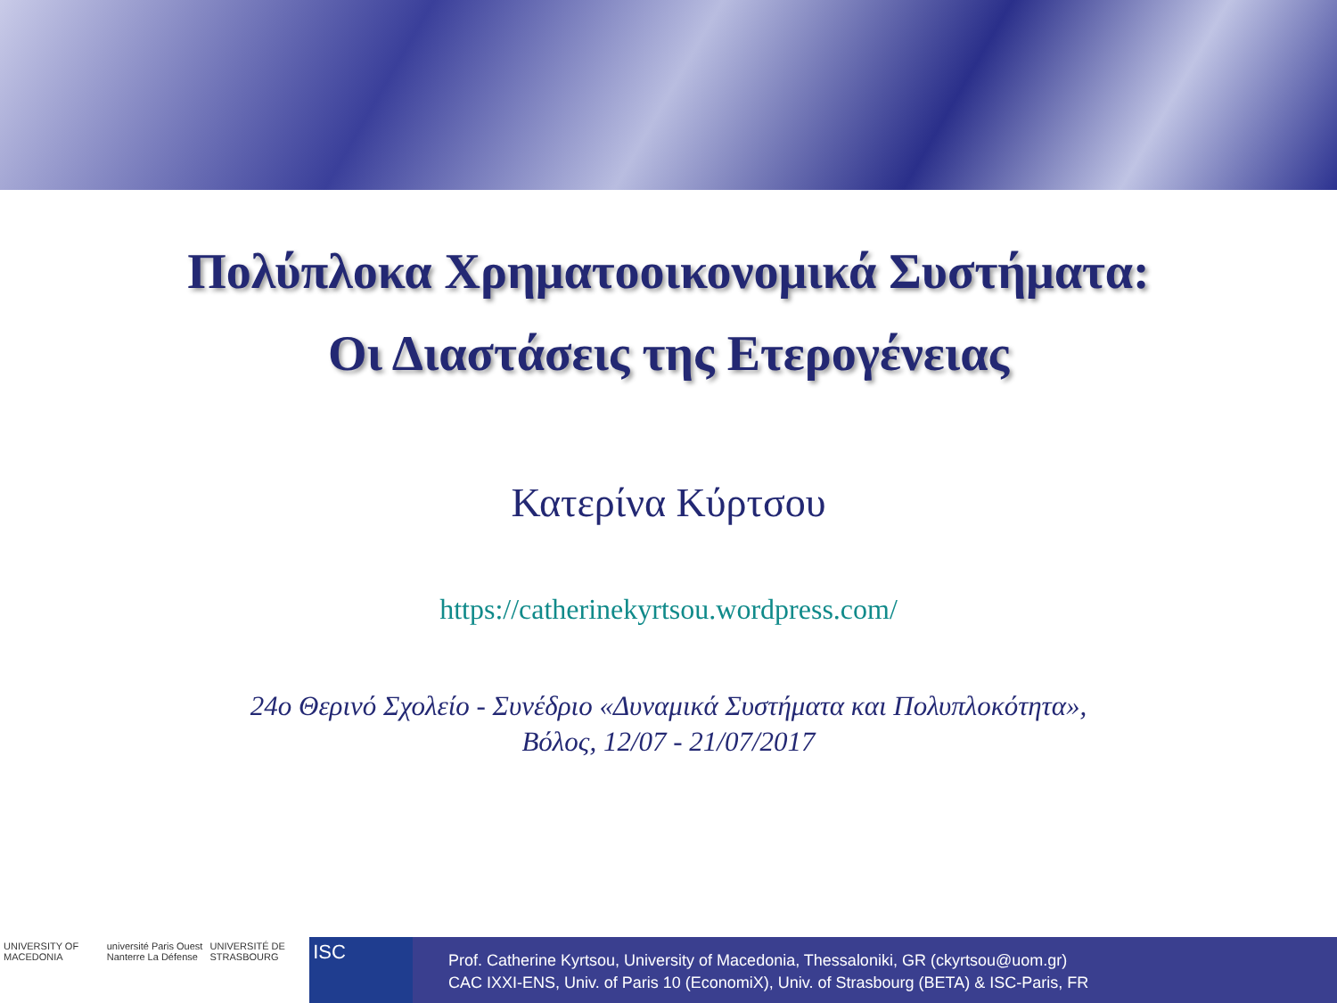Πολύπλοκα Χρηματοοικονομικά Συστήματα:
Οι Διαστάσεις της Ετερογένειας
Κατερίνα Κύρτσου
https://catherinekyrtsou.wordpress.com/
24ο Θερινό Σχολείο - Συνέδριο «Δυναμικά Συστήματα και Πολυπλοκότητα»,
Βόλος, 12/07 - 21/07/2017
UNIVERSITY OF MACEDONIA université Paris Ouest Nanterre La Défense
UNIVERSITÉ DE STRASBOURG
ISC
Prof. Catherine Kyrtsou, University of Macedonia, Thessaloniki, GR (ckyrtsou@uom.gr)
CAC IXXI-ENS, Univ. of Paris 10 (EconomiX), Univ. of Strasbourg (BETA) & ISC-Paris, FR